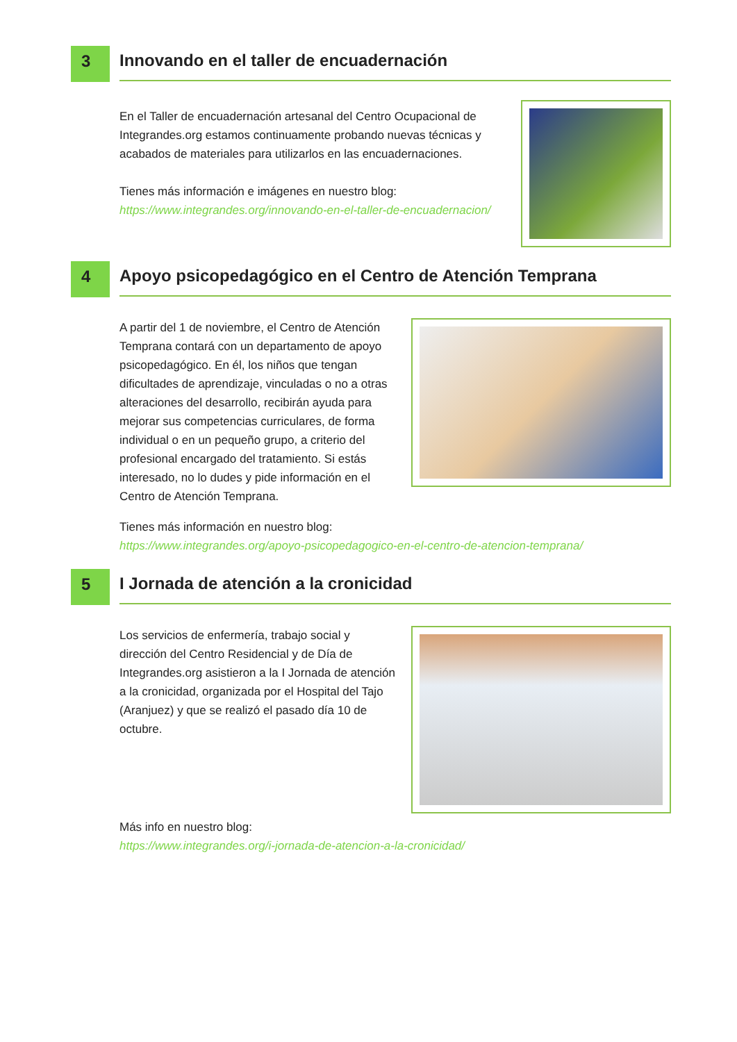3
Innovando en el taller de encuadernación
En el Taller de encuadernación artesanal del Centro Ocupacional de Integrandes.org estamos continuamente probando nuevas técnicas y acabados de materiales para utilizarlos en las encuadernaciones.
Tienes más información e imágenes en nuestro blog:
https://www.integrandes.org/innovando-en-el-taller-de-encuadernacion/
4
Apoyo psicopedagógico en el Centro de Atención Temprana
A partir del 1 de noviembre, el Centro de Atención Temprana contará con un departamento de apoyo psicopedagógico. En él, los niños que tengan dificultades de aprendizaje, vinculadas o no a otras alteraciones del desarrollo, recibirán ayuda para mejorar sus competencias curriculares, de forma individual o en un pequeño grupo, a criterio del profesional encargado del tratamiento. Si estás interesado, no lo dudes y pide información en el Centro de Atención Temprana.
Tienes más información en nuestro blog:
https://www.integrandes.org/apoyo-psicopedagogico-en-el-centro-de-atencion-temprana/
5
I Jornada de atención a la cronicidad
Los servicios de enfermería, trabajo social y dirección del Centro Residencial y de Día de Integrandes.org asistieron a la I Jornada de atención a la cronicidad, organizada por el Hospital del Tajo (Aranjuez) y que se realizó el pasado día 10 de octubre.
Más info en nuestro blog:
https://www.integrandes.org/i-jornada-de-atencion-a-la-cronicidad/